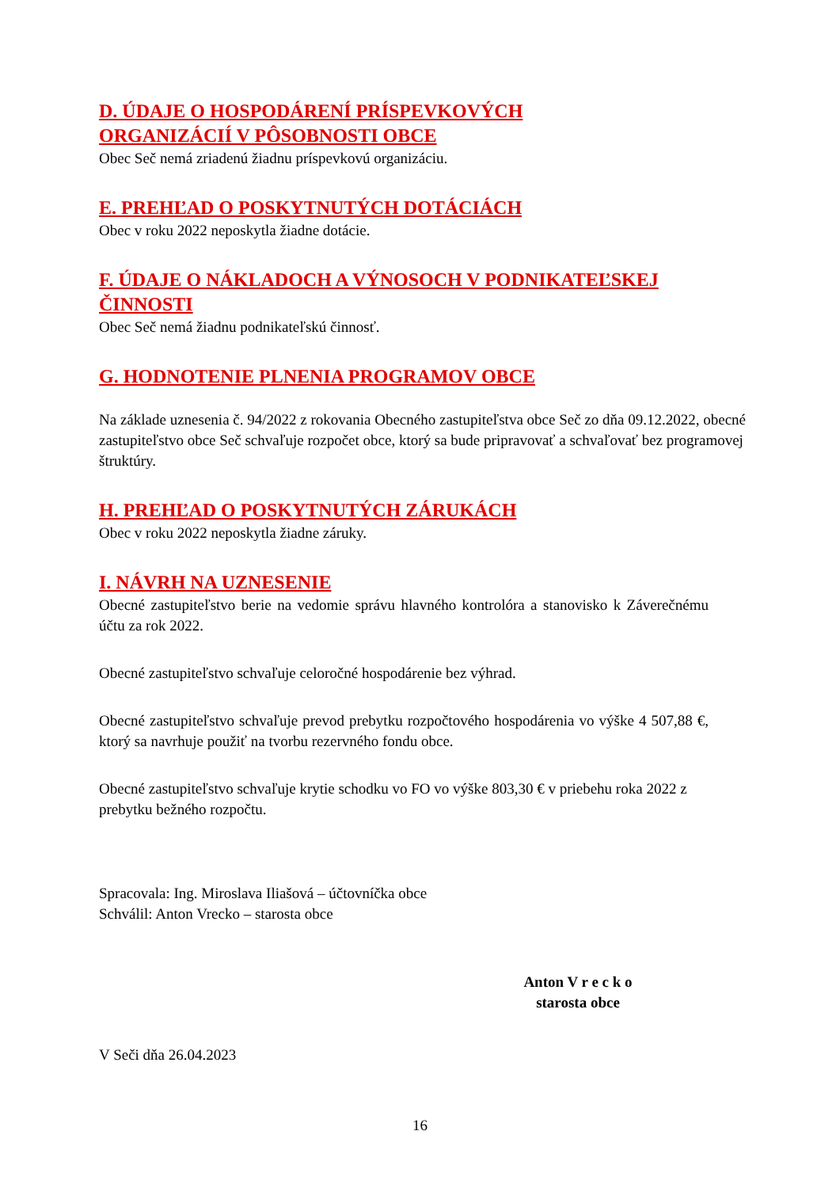D. ÚDAJE O HOSPODÁRENÍ PRÍSPEVKOVÝCH
ORGANIZÁCIÍ V PÔSOBNOSTI OBCE
Obec Seč nemá zriadenú žiadnu príspevkovú organizáciu.
E. PREHĽAD O POSKYTNUTÝCH DOTÁCIÁCH
Obec v roku 2022 neposkytla žiadne dotácie.
F. ÚDAJE O NÁKLADOCH A VÝNOSOCH V PODNIKATEĽSKEJ ČINNOSTI
Obec Seč nemá žiadnu podnikateľskú činnosť.
G. HODNOTENIE PLNENIA PROGRAMOV OBCE
Na základe uznesenia č. 94/2022 z rokovania Obecného zastupiteľstva obce Seč zo dňa 09.12.2022, obecné zastupiteľstvo obce Seč schvaľuje rozpočet obce, ktorý sa bude pripravovať a schvaľovať bez programovej štruktúry.
H. PREHĽAD O POSKYTNUTÝCH ZÁRUKÁCH
Obec v roku 2022 neposkytla žiadne záruky.
I. NÁVRH NA UZNESENIE
Obecné zastupiteľstvo berie na vedomie správu hlavného kontrolóra a stanovisko k Záverečnému účtu za rok 2022.
Obecné zastupiteľstvo schvaľuje celoročné hospodárenie bez výhrad.
Obecné zastupiteľstvo schvaľuje prevod prebytku rozpočtového hospodárenia vo výške 4 507,88 €, ktorý sa navrhuje použiť na tvorbu rezervného fondu obce.
Obecné zastupiteľstvo schvaľuje krytie schodku vo FO vo výške 803,30 € v priebehu roka 2022 z prebytku bežného rozpočtu.
Spracovala: Ing. Miroslava Iliašová – účtovníčka obce
Schválil: Anton Vrecko – starosta obce
Anton V r e c k o
starosta obce
V Seči dňa 26.04.2023
16